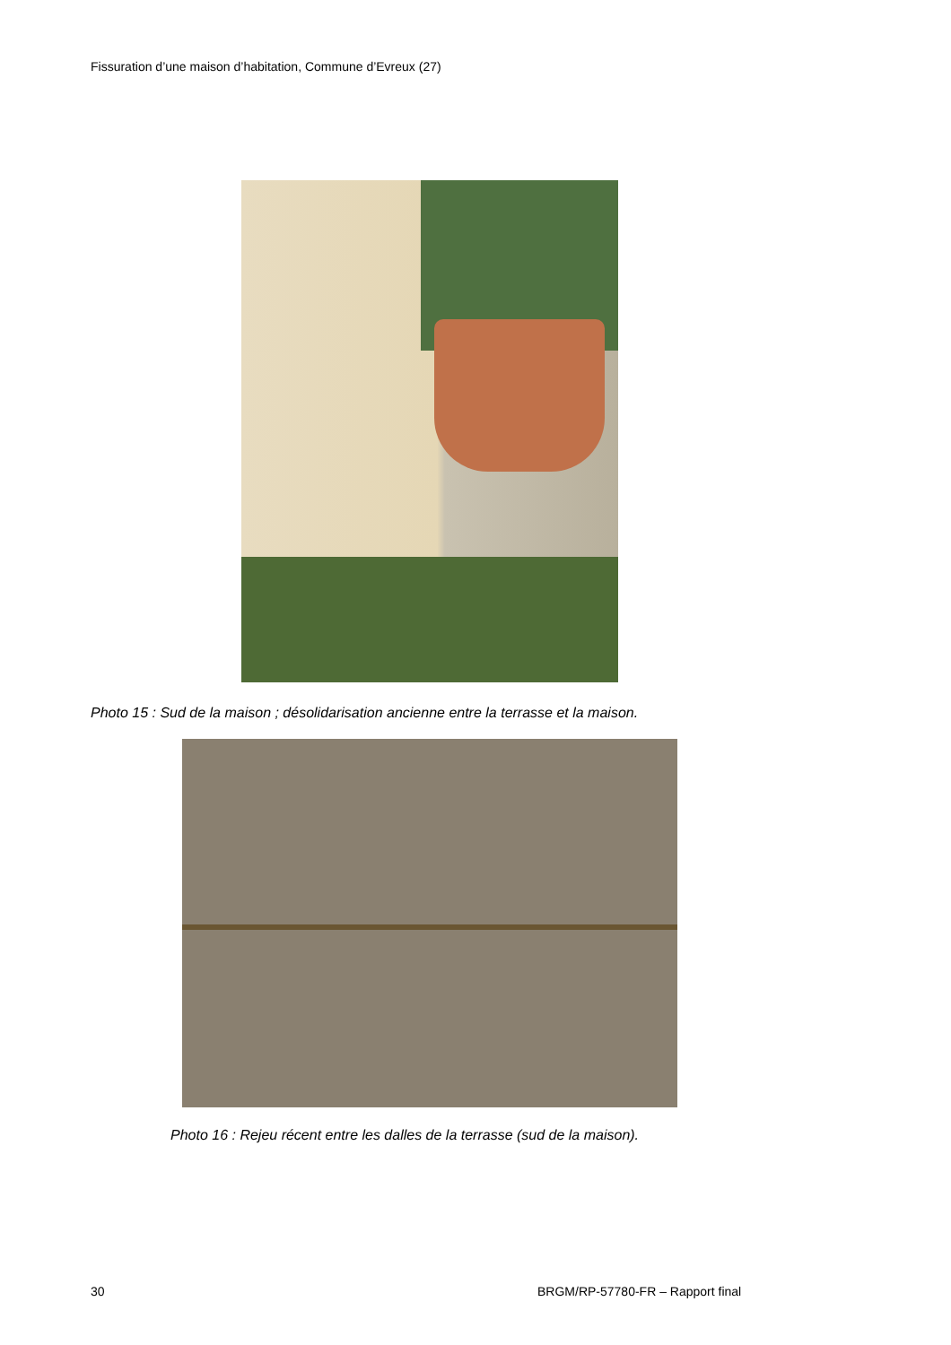Fissuration d’une maison d’habitation, Commune d’Evreux (27)
Photo 15 : Sud de la maison ; désolidarisation ancienne entre la terrasse et la maison.
Photo 16 : Rejeu récent entre les dalles de la terrasse (sud de la maison).
30
BRGM/RP-57780-FR – Rapport final